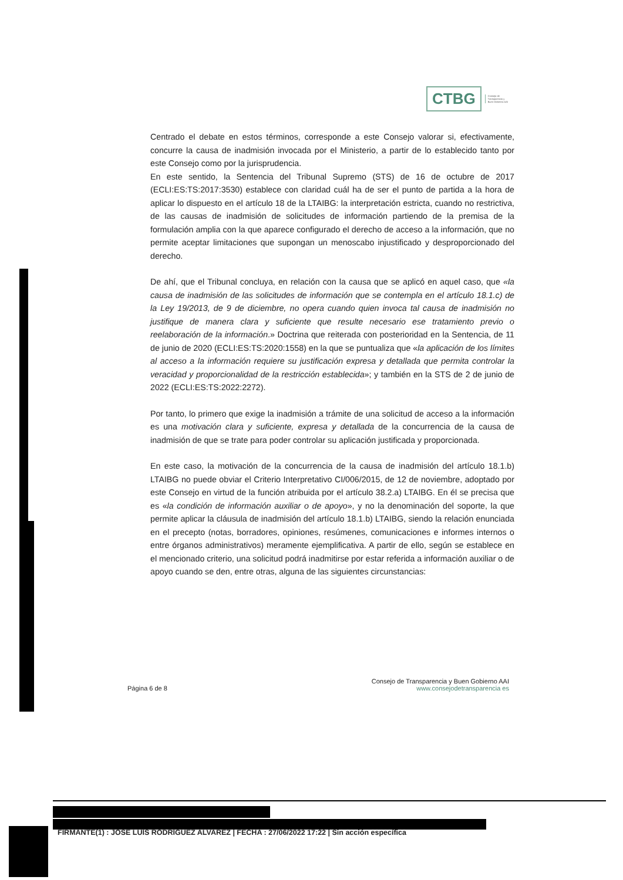CTBG
Consejo de
Transparencia y
Buen Gobierno AAI
Centrado el debate en estos términos, corresponde a este Consejo valorar si, efectivamente, concurre la causa de inadmisión invocada por el Ministerio, a partir de lo establecido tanto por este Consejo como por la jurisprudencia.
En este sentido, la Sentencia del Tribunal Supremo (STS) de 16 de octubre de 2017 (ECLI:ES:TS:2017:3530) establece con claridad cuál ha de ser el punto de partida a la hora de aplicar lo dispuesto en el artículo 18 de la LTAIBG: la interpretación estricta, cuando no restrictiva, de las causas de inadmisión de solicitudes de información partiendo de la premisa de la formulación amplia con la que aparece configurado el derecho de acceso a la información, que no permite aceptar limitaciones que supongan un menoscabo injustificado y desproporcionado del derecho.
De ahí, que el Tribunal concluya, en relación con la causa que se aplicó en aquel caso, que «la causa de inadmisión de las solicitudes de información que se contempla en el artículo 18.1.c) de la Ley 19/2013, de 9 de diciembre, no opera cuando quien invoca tal causa de inadmisión no justifique de manera clara y suficiente que resulte necesario ese tratamiento previo o reelaboración de la información.» Doctrina que reiterada con posterioridad en la Sentencia, de 11 de junio de 2020 (ECLI:ES:TS:2020:1558) en la que se puntualiza que «la aplicación de los límites al acceso a la información requiere su justificación expresa y detallada que permita controlar la veracidad y proporcionalidad de la restricción establecida»; y también en la STS de 2 de junio de 2022 (ECLI:ES:TS:2022:2272).
Por tanto, lo primero que exige la inadmisión a trámite de una solicitud de acceso a la información es una motivación clara y suficiente, expresa y detallada de la concurrencia de la causa de inadmisión de que se trate para poder controlar su aplicación justificada y proporcionada.
En este caso, la motivación de la concurrencia de la causa de inadmisión del artículo 18.1.b) LTAIBG no puede obviar el Criterio Interpretativo CI/006/2015, de 12 de noviembre, adoptado por este Consejo en virtud de la función atribuida por el artículo 38.2.a) LTAIBG. En él se precisa que es «la condición de información auxiliar o de apoyo», y no la denominación del soporte, la que permite aplicar la cláusula de inadmisión del artículo 18.1.b) LTAIBG, siendo la relación enunciada en el precepto (notas, borradores, opiniones, resúmenes, comunicaciones e informes internos o entre órganos administrativos) meramente ejemplificativa. A partir de ello, según se establece en el mencionado criterio, una solicitud podrá inadmitirse por estar referida a información auxiliar o de apoyo cuando se den, entre otras, alguna de las siguientes circunstancias:
Página 6 de 8
Consejo de Transparencia y Buen Gobierno AAI
www.consejodetransparencia es
FIRMANTE(1) : JOSE LUIS RODRIGUEZ ALVAREZ | FECHA : 27/06/2022 17:22 | Sin acción específica